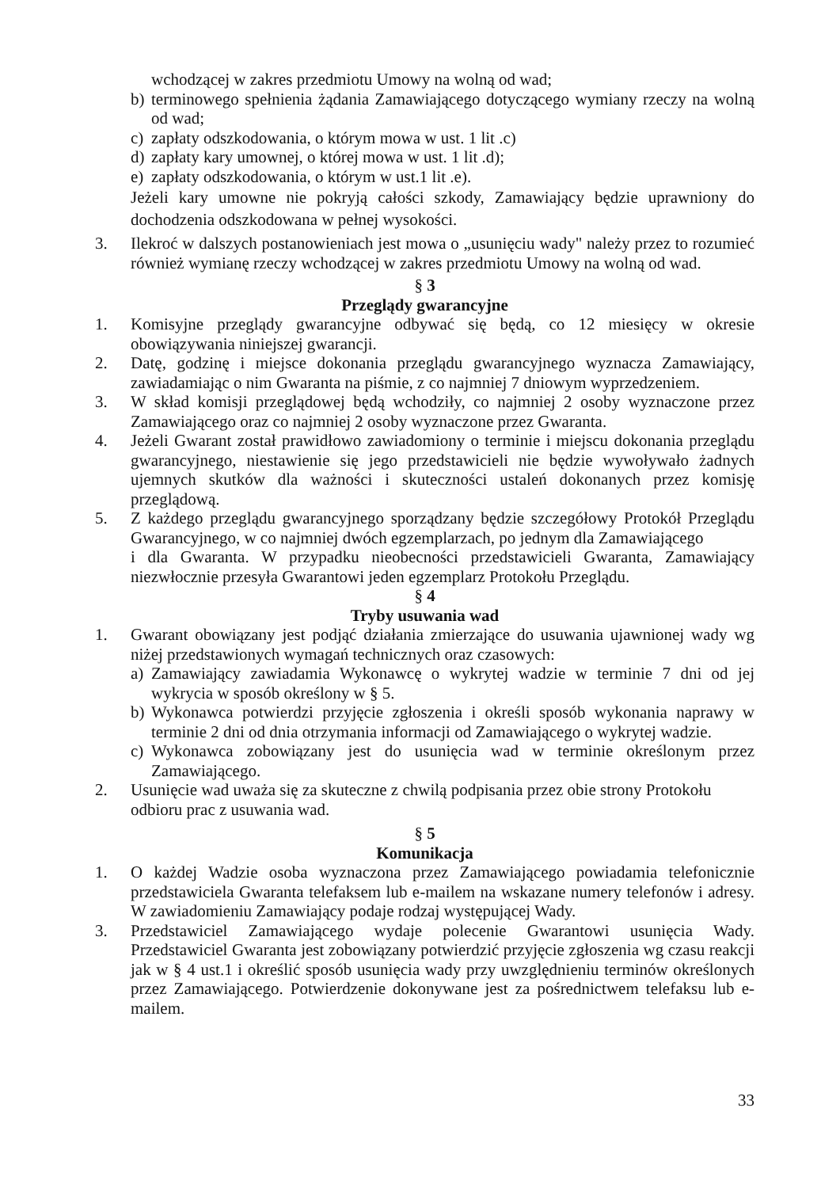wchodzącej w zakres przedmiotu Umowy na wolną od wad;
b) terminowego spełnienia żądania Zamawiającego dotyczącego wymiany rzeczy na wolną od wad;
c) zapłaty odszkodowania, o którym mowa w ust. 1 lit .c)
d) zapłaty kary umownej, o której mowa w ust. 1 lit .d);
e) zapłaty odszkodowania, o którym w ust.1 lit .e).
Jeżeli kary umowne nie pokryją całości szkody, Zamawiający będzie uprawniony do dochodzenia odszkodowana w pełnej wysokości.
3. Ilekroć w dalszych postanowieniach jest mowa o „usunięciu wady" należy przez to rozumieć również wymianę rzeczy wchodzącej w zakres przedmiotu Umowy na wolną od wad.
§ 3
Przeglądy gwarancyjne
1. Komisyjne przeglądy gwarancyjne odbywać się będą, co 12 miesięcy w okresie obowiązywania niniejszej gwarancji.
2. Datę, godzinę i miejsce dokonania przeglądu gwarancyjnego wyznacza Zamawiający, zawiadamiając o nim Gwaranta na piśmie, z co najmniej 7 dniowym wyprzedzeniem.
3. W skład komisji przeglądowej będą wchodziły, co najmniej 2 osoby wyznaczone przez Zamawiającego oraz co najmniej 2 osoby wyznaczone przez Gwaranta.
4. Jeżeli Gwarant został prawidłowo zawiadomiony o terminie i miejscu dokonania przeglądu gwarancyjnego, niestawienie się jego przedstawicieli nie będzie wywoływało żadnych ujemnych skutków dla ważności i skuteczności ustaleń dokonanych przez komisję przeglądową.
5. Z każdego przeglądu gwarancyjnego sporządzany będzie szczegółowy Protokół Przeglądu Gwarancyjnego, w co najmniej dwóch egzemplarzach, po jednym dla Zamawiającego
i dla Gwaranta. W przypadku nieobecności przedstawicieli Gwaranta, Zamawiający niezwłocznie przesyła Gwarantowi jeden egzemplarz Protokołu Przeglądu.
§ 4
Tryby usuwania wad
1. Gwarant obowiązany jest podjąć działania zmierzające do usuwania ujawnionej wady wg niżej przedstawionych wymagań technicznych oraz czasowych:
a) Zamawiający zawiadamia Wykonawcę o wykrytej wadzie w terminie 7 dni od jej wykrycia w sposób określony w § 5.
b) Wykonawca potwierdzi przyjęcie zgłoszenia i określi sposób wykonania naprawy w terminie 2 dni od dnia otrzymania informacji od Zamawiającego o wykrytej wadzie.
c) Wykonawca zobowiązany jest do usunięcia wad w terminie określonym przez Zamawiającego.
2. Usunięcie wad uważa się za skuteczne z chwilą podpisania przez obie strony Protokołu odbioru prac z usuwania wad.
§ 5
Komunikacja
1. O każdej Wadzie osoba wyznaczona przez Zamawiającego powiadamia telefonicznie przedstawiciela Gwaranta telefaksem lub e-mailem na wskazane numery telefonów i adresy. W zawiadomieniu Zamawiający podaje rodzaj występującej Wady.
3. Przedstawiciel Zamawiającego wydaje polecenie Gwarantowi usunięcia Wady. Przedstawiciel Gwaranta jest zobowiązany potwierdzić przyjęcie zgłoszenia wg czasu reakcji jak w § 4 ust.1 i określić sposób usunięcia wady przy uwzględnieniu terminów określonych przez Zamawiającego. Potwierdzenie dokonywane jest za pośrednictwem telefaksu lub e-mailem.
33